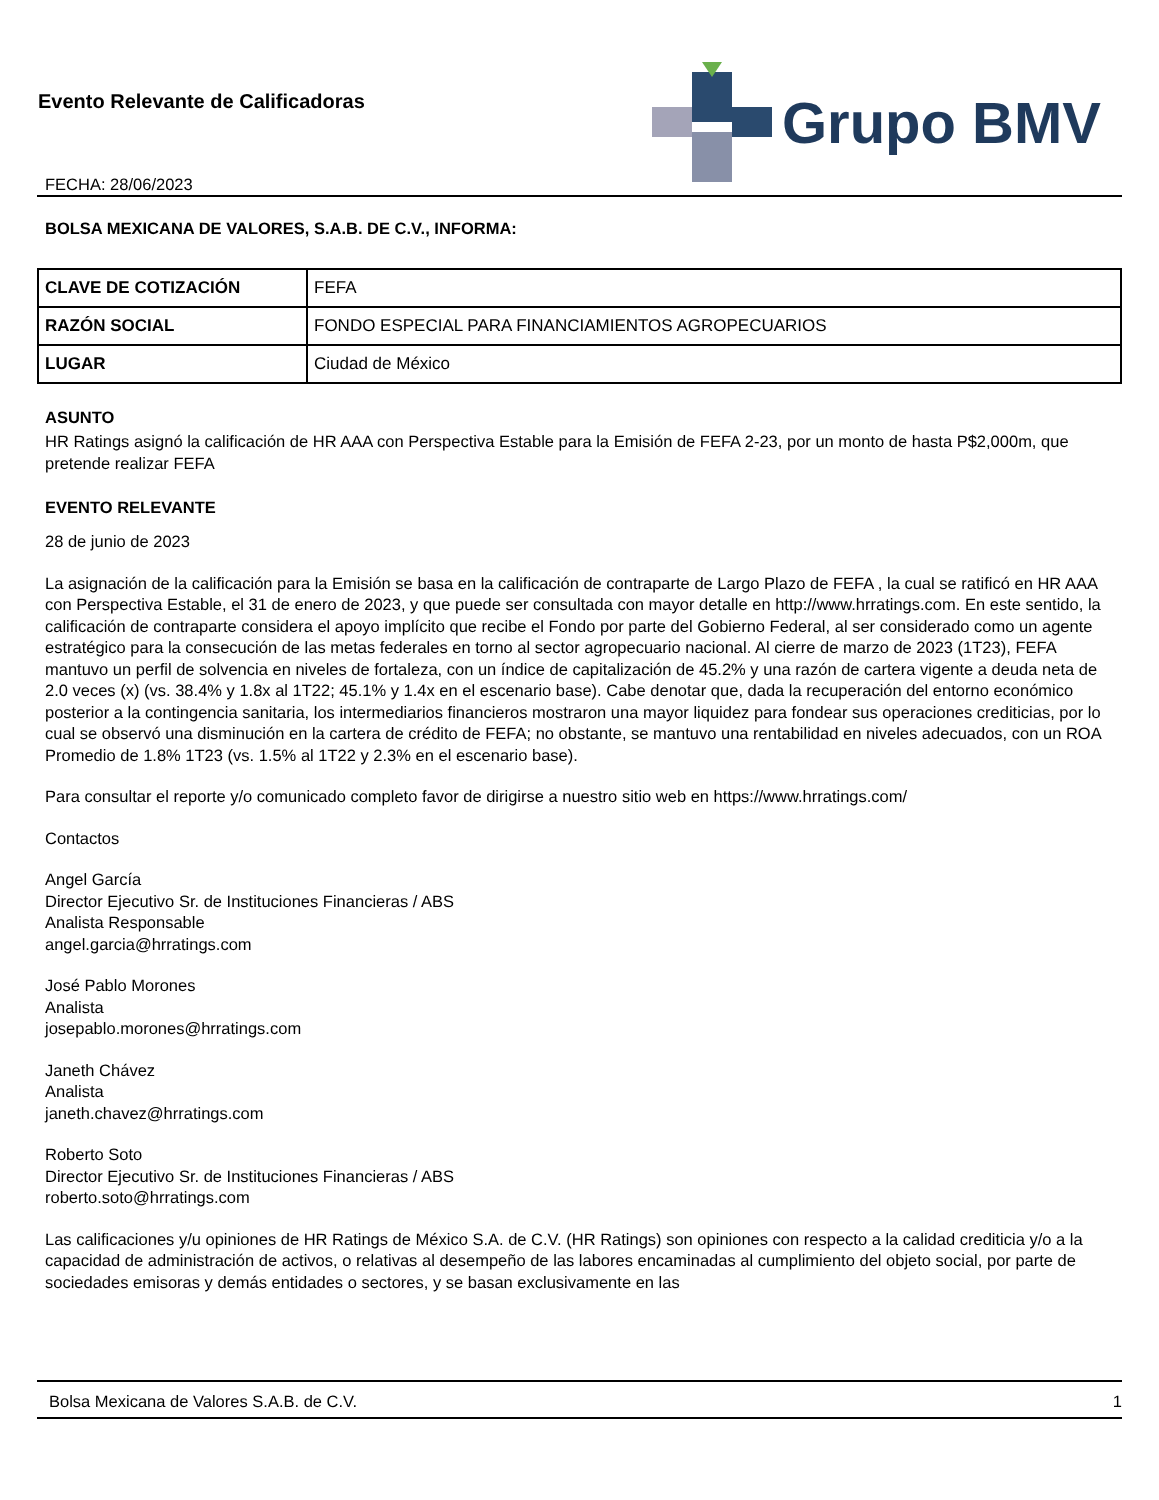Evento Relevante de Calificadoras
FECHA: 28/06/2023
Grupo BMV
BOLSA MEXICANA DE VALORES, S.A.B. DE C.V., INFORMA:
| CLAVE DE COTIZACIÓN | FEFA |
| RAZÓN SOCIAL | FONDO ESPECIAL PARA FINANCIAMIENTOS AGROPECUARIOS |
| LUGAR | Ciudad de México |
ASUNTO
HR Ratings asignó la calificación de HR AAA con Perspectiva Estable para la Emisión de FEFA 2-23, por un monto de hasta P$2,000m, que pretende realizar FEFA
EVENTO RELEVANTE
28 de junio de 2023
La asignación de la calificación para la Emisión se basa en la calificación de contraparte de Largo Plazo de FEFA , la cual se ratificó en HR AAA con Perspectiva Estable, el 31 de enero de 2023, y que puede ser consultada con mayor detalle en http://www.hrratings.com. En este sentido, la calificación de contraparte considera el apoyo implícito que recibe el Fondo por parte del Gobierno Federal, al ser considerado como un agente estratégico para la consecución de las metas federales en torno al sector agropecuario nacional. Al cierre de marzo de 2023 (1T23), FEFA mantuvo un perfil de solvencia en niveles de fortaleza, con un índice de capitalización de 45.2% y una razón de cartera vigente a deuda neta de 2.0 veces (x) (vs. 38.4% y 1.8x al 1T22; 45.1% y 1.4x en el escenario base). Cabe denotar que, dada la recuperación del entorno económico posterior a la contingencia sanitaria, los intermediarios financieros mostraron una mayor liquidez para fondear sus operaciones crediticias, por lo cual se observó una disminución en la cartera de crédito de FEFA; no obstante, se mantuvo una rentabilidad en niveles adecuados, con un ROA Promedio de 1.8% 1T23 (vs. 1.5% al 1T22 y 2.3% en el escenario base).
Para consultar el reporte y/o comunicado completo favor de dirigirse a nuestro sitio web en https://www.hrratings.com/
Contactos
Angel García
Director Ejecutivo Sr. de Instituciones Financieras / ABS
Analista Responsable
angel.garcia@hrratings.com
José Pablo Morones
Analista
josepablo.morones@hrratings.com
Janeth Chávez
Analista
janeth.chavez@hrratings.com
Roberto Soto
Director Ejecutivo Sr. de Instituciones Financieras / ABS
roberto.soto@hrratings.com
Las calificaciones y/u opiniones de HR Ratings de México S.A. de C.V. (HR Ratings) son opiniones con respecto a la calidad crediticia y/o a la capacidad de administración de activos, o relativas al desempeño de las labores encaminadas al cumplimiento del objeto social, por parte de sociedades emisoras y demás entidades o sectores, y se basan exclusivamente en las
Bolsa Mexicana de Valores S.A.B. de C.V. 1